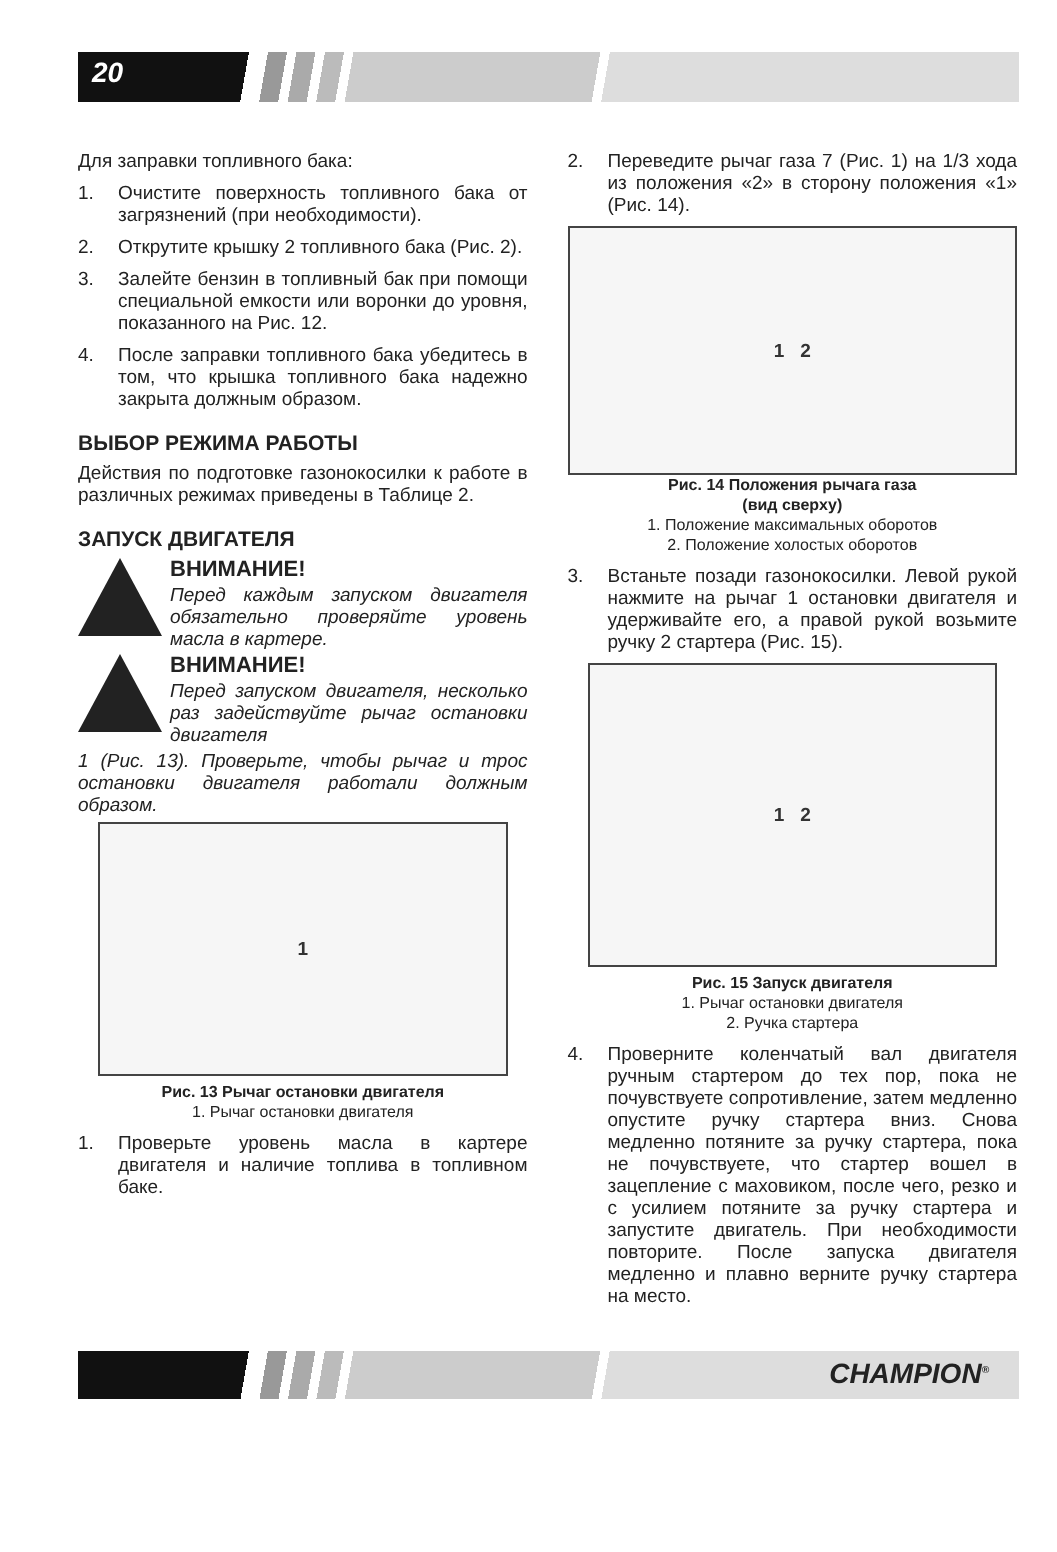20
Для заправки топливного бака:
1. Очистите поверхность топливного бака от загрязнений (при необходимости).
2. Открутите крышку 2 топливного бака (Рис. 2).
3. Залейте бензин в топливный бак при помощи специальной емкости или воронки до уровня, показанного на Рис. 12.
4. После заправки топливного бака убедитесь в том, что крышка топливного бака надежно закрыта должным образом.
ВЫБОР РЕЖИМА РАБОТЫ
Действия по подготовке газонокосилки к работе в различных режимах приведены в Таблице 2.
ЗАПУСК ДВИГАТЕЛЯ
ВНИМАНИЕ!
Перед каждым запуском двигателя обязательно проверяйте уровень масла в картере.
ВНИМАНИЕ!
Перед запуском двигателя, несколько раз задействуйте рычаг остановки двигателя
1 (Рис. 13). Проверьте, чтобы рычаг и трос остановки двигателя работали должным образом.
1
Рис. 13 Рычаг остановки двигателя
1. Рычаг остановки двигателя
1. Проверьте уровень масла в картере двигателя и наличие топлива в топливном баке.
2. Переведите рычаг газа 7 (Рис. 1) на 1/3 хода из положения «2» в сторону положения «1» (Рис. 14).
1 2
Рис. 14 Положения рычага газа
(вид сверху)
1. Положение максимальных оборотов
2. Положение холостых оборотов
3. Встаньте позади газонокосилки. Левой рукой нажмите на рычаг 1 остановки двигателя и удерживайте его, а правой рукой возьмите ручку 2 стартера (Рис. 15).
1 2
Рис. 15 Запуск двигателя
1. Рычаг остановки двигателя
2. Ручка стартера
4. Проверните коленчатый вал двигателя ручным стартером до тех пор, пока не почувствуете сопротивление, затем медленно опустите ручку стартера вниз. Снова медленно потяните за ручку стартера, пока не почувствуете, что стартер вошел в зацепление с маховиком, после чего, резко и с усилием потяните за ручку стартера и запустите двигатель. При необходимости повторите. После запуска двигателя медленно и плавно верните ручку стартера на место.
CHAMPION<sup>®</sup>